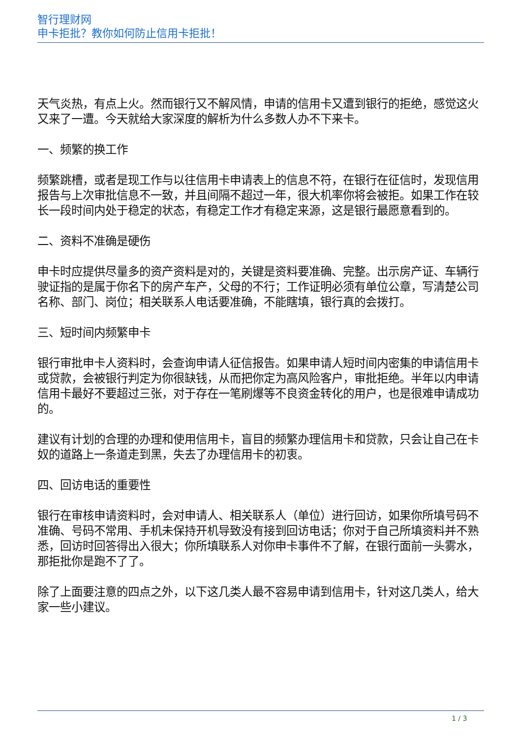智行理财网
申卡拒批？教你如何防止信用卡拒批！
天气炎热，有点上火。然而银行又不解风情，申请的信用卡又遭到银行的拒绝，感觉这火又来了一遭。今天就给大家深度的解析为什么多数人办不下来卡。
一、频繁的换工作
频繁跳槽，或者是现工作与以往信用卡申请表上的信息不符，在银行在征信时，发现信用报告与上次审批信息不一致，并且间隔不超过一年，很大机率你将会被拒。如果工作在较长一段时间内处于稳定的状态，有稳定工作才有稳定来源，这是银行最愿意看到的。
二、资料不准确是硬伤
申卡时应提供尽量多的资产资料是对的，关键是资料要准确、完整。出示房产证、车辆行驶证指的是属于你名下的房产车产，父母的不行；工作证明必须有单位公章，写清楚公司名称、部门、岗位；相关联系人电话要准确，不能瞎填，银行真的会拨打。
三、短时间内频繁申卡
银行审批申卡人资料时，会查询申请人征信报告。如果申请人短时间内密集的申请信用卡或贷款，会被银行判定为你很缺钱，从而把你定为高风险客户，审批拒绝。半年以内申请信用卡最好不要超过三张，对于存在一笔刷爆等不良资金转化的用户，也是很难申请成功的。
建议有计划的合理的办理和使用信用卡，盲目的频繁办理信用卡和贷款，只会让自己在卡奴的道路上一条道走到黑，失去了办理信用卡的初衷。
四、回访电话的重要性
银行在审核申请资料时，会对申请人、相关联系人（单位）进行回访，如果你所填号码不准确、号码不常用、手机未保持开机导致没有接到回访电话；你对于自己所填资料并不熟悉，回访时回答得出入很大；你所填联系人对你申卡事件不了解，在银行面前一头雾水，那拒批你是跑不了了。
除了上面要注意的四点之外，以下这几类人最不容易申请到信用卡，针对这几类人，给大家一些小建议。
1 / 3